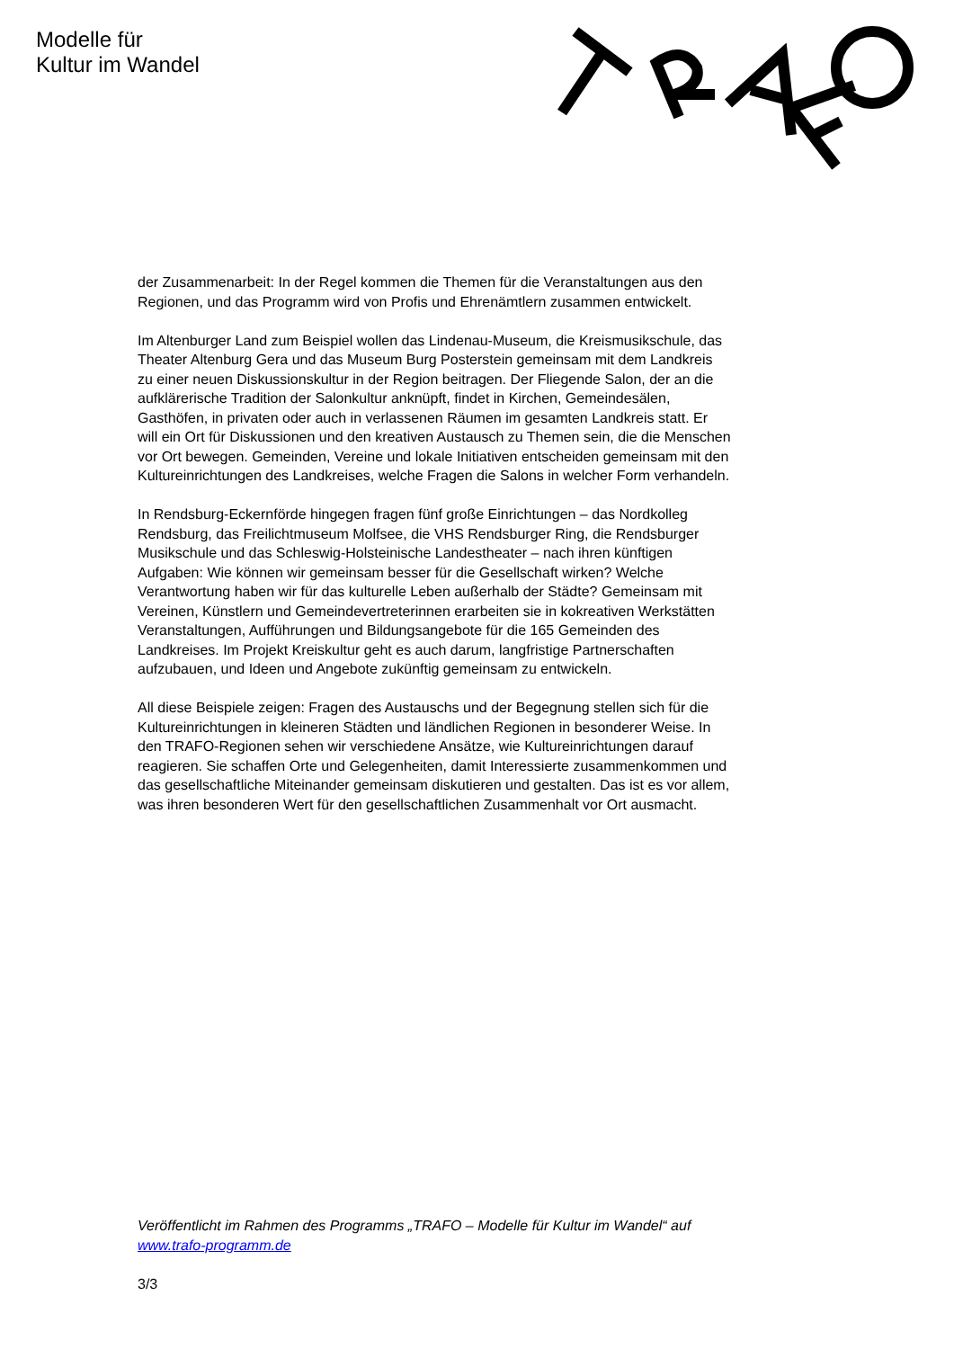Modelle für
Kultur im Wandel
der Zusammenarbeit: In der Regel kommen die Themen für die Veranstaltungen aus den Regionen, und das Programm wird von Profis und Ehrenämtlern zusammen entwickelt.
Im Altenburger Land zum Beispiel wollen das Lindenau-Museum, die Kreismusikschule, das Theater Altenburg Gera und das Museum Burg Posterstein gemeinsam mit dem Landkreis zu einer neuen Diskussionskultur in der Region beitragen. Der Fliegende Salon, der an die aufklärerische Tradition der Salonkultur anknüpft, findet in Kirchen, Gemeindesälen, Gasthöfen, in privaten oder auch in verlassenen Räumen im gesamten Landkreis statt. Er will ein Ort für Diskussionen und den kreativen Austausch zu Themen sein, die die Menschen vor Ort bewegen. Gemeinden, Vereine und lokale Initiativen entscheiden gemeinsam mit den Kultureinrichtungen des Landkreises, welche Fragen die Salons in welcher Form verhandeln.
In Rendsburg-Eckernförde hingegen fragen fünf große Einrichtungen – das Nordkolleg Rendsburg, das Freilichtmuseum Molfsee, die VHS Rendsburger Ring, die Rendsburger Musikschule und das Schleswig-Holsteinische Landestheater – nach ihren künftigen Aufgaben: Wie können wir gemeinsam besser für die Gesellschaft wirken? Welche Verantwortung haben wir für das kulturelle Leben außerhalb der Städte? Gemeinsam mit Vereinen, Künstlern und Gemeindevertreterinnen erarbeiten sie in kokreativen Werkstätten Veranstaltungen, Aufführungen und Bildungsangebote für die 165 Gemeinden des Landkreises. Im Projekt Kreiskultur geht es auch darum, langfristige Partnerschaften aufzubauen, und Ideen und Angebote zukünftig gemeinsam zu entwickeln.
All diese Beispiele zeigen: Fragen des Austauschs und der Begegnung stellen sich für die Kultureinrichtungen in kleineren Städten und ländlichen Regionen in besonderer Weise. In den TRAFO-Regionen sehen wir verschiedene Ansätze, wie Kultureinrichtungen darauf reagieren. Sie schaffen Orte und Gelegenheiten, damit Interessierte zusammenkommen und das gesellschaftliche Miteinander gemeinsam diskutieren und gestalten. Das ist es vor allem, was ihren besonderen Wert für den gesellschaftlichen Zusammenhalt vor Ort ausmacht.
Veröffentlicht im Rahmen des Programms „TRAFO – Modelle für Kultur im Wandel“ auf www.trafo-programm.de
3/3